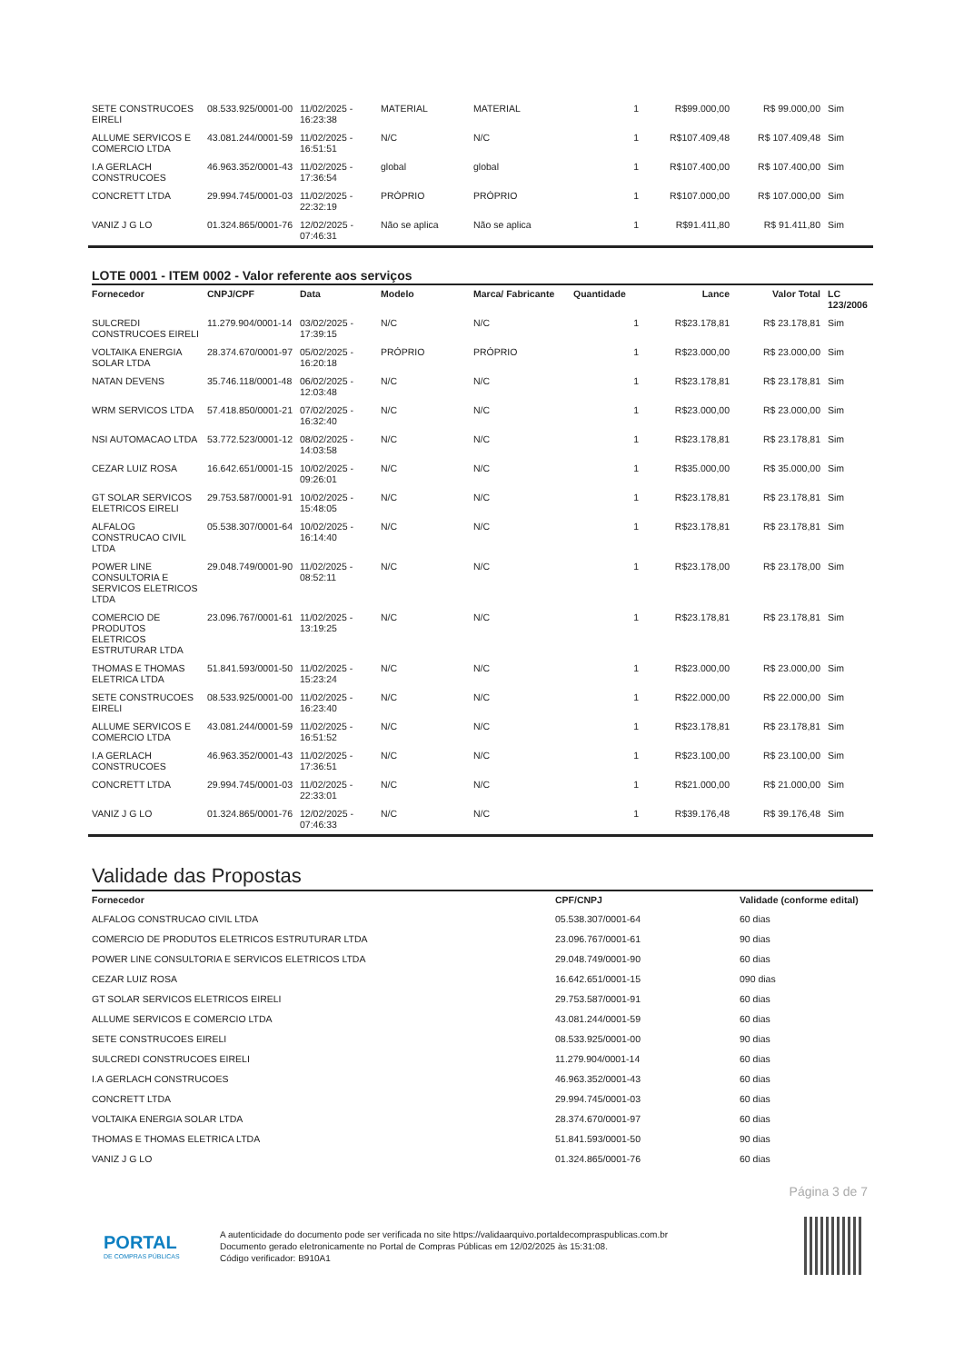| SETE CONSTRUCOES EIRELI | 08.533.925/0001-00 | 11/02/2025 - 16:23:38 | MATERIAL | MATERIAL | 1 | R$99.000,00 | R$ 99.000,00 | Sim |
| ALLUME SERVICOS E COMERCIO LTDA | 43.081.244/0001-59 | 11/02/2025 - 16:51:51 | N/C | N/C | 1 | R$107.409,48 | R$ 107.409,48 | Sim |
| I.A GERLACH CONSTRUCOES | 46.963.352/0001-43 | 11/02/2025 - 17:36:54 | global | global | 1 | R$107.400,00 | R$ 107.400,00 | Sim |
| CONCRETT LTDA | 29.994.745/0001-03 | 11/02/2025 - 22:32:19 | PRÓPRIO | PRÓPRIO | 1 | R$107.000,00 | R$ 107.000,00 | Sim |
| VANIZ J G LO | 01.324.865/0001-76 | 12/02/2025 - 07:46:31 | Não se aplica | Não se aplica | 1 | R$91.411,80 | R$ 91.411,80 | Sim |
LOTE 0001 - ITEM 0002 - Valor referente aos serviços
| Fornecedor | CNPJ/CPF | Data | Modelo | Marca/ Fabricante | Quantidade | Lance | Valor Total | LC 123/2006 |
| --- | --- | --- | --- | --- | --- | --- | --- | --- |
| SULCREDI CONSTRUCOES EIRELI | 11.279.904/0001-14 | 03/02/2025 - 17:39:15 | N/C | N/C | 1 | R$23.178,81 | R$ 23.178,81 | Sim |
| VOLTAIKA ENERGIA SOLAR LTDA | 28.374.670/0001-97 | 05/02/2025 - 16:20:18 | PRÓPRIO | PRÓPRIO | 1 | R$23.000,00 | R$ 23.000,00 | Sim |
| NATAN DEVENS | 35.746.118/0001-48 | 06/02/2025 - 12:03:48 | N/C | N/C | 1 | R$23.178,81 | R$ 23.178,81 | Sim |
| WRM SERVICOS LTDA | 57.418.850/0001-21 | 07/02/2025 - 16:32:40 | N/C | N/C | 1 | R$23.000,00 | R$ 23.000,00 | Sim |
| NSI AUTOMACAO LTDA | 53.772.523/0001-12 | 08/02/2025 - 14:03:58 | N/C | N/C | 1 | R$23.178,81 | R$ 23.178,81 | Sim |
| CEZAR LUIZ ROSA | 16.642.651/0001-15 | 10/02/2025 - 09:26:01 | N/C | N/C | 1 | R$35.000,00 | R$ 35.000,00 | Sim |
| GT SOLAR SERVICOS ELETRICOS EIRELI | 29.753.587/0001-91 | 10/02/2025 - 15:48:05 | N/C | N/C | 1 | R$23.178,81 | R$ 23.178,81 | Sim |
| ALFALOG CONSTRUCAO CIVIL LTDA | 05.538.307/0001-64 | 10/02/2025 - 16:14:40 | N/C | N/C | 1 | R$23.178,81 | R$ 23.178,81 | Sim |
| POWER LINE CONSULTORIA E SERVICOS ELETRICOS LTDA | 29.048.749/0001-90 | 11/02/2025 - 08:52:11 | N/C | N/C | 1 | R$23.178,00 | R$ 23.178,00 | Sim |
| COMERCIO DE PRODUTOS ELETRICOS ESTRUTURAR LTDA | 23.096.767/0001-61 | 11/02/2025 - 13:19:25 | N/C | N/C | 1 | R$23.178,81 | R$ 23.178,81 | Sim |
| THOMAS E THOMAS ELETRICA LTDA | 51.841.593/0001-50 | 11/02/2025 - 15:23:24 | N/C | N/C | 1 | R$23.000,00 | R$ 23.000,00 | Sim |
| SETE CONSTRUCOES EIRELI | 08.533.925/0001-00 | 11/02/2025 - 16:23:40 | N/C | N/C | 1 | R$22.000,00 | R$ 22.000,00 | Sim |
| ALLUME SERVICOS E COMERCIO LTDA | 43.081.244/0001-59 | 11/02/2025 - 16:51:52 | N/C | N/C | 1 | R$23.178,81 | R$ 23.178,81 | Sim |
| I.A GERLACH CONSTRUCOES | 46.963.352/0001-43 | 11/02/2025 - 17:36:51 | N/C | N/C | 1 | R$23.100,00 | R$ 23.100,00 | Sim |
| CONCRETT LTDA | 29.994.745/0001-03 | 11/02/2025 - 22:33:01 | N/C | N/C | 1 | R$21.000,00 | R$ 21.000,00 | Sim |
| VANIZ J G LO | 01.324.865/0001-76 | 12/02/2025 - 07:46:33 | N/C | N/C | 1 | R$39.176,48 | R$ 39.176,48 | Sim |
Validade das Propostas
| Fornecedor | CPF/CNPJ | Validade (conforme edital) |
| --- | --- | --- |
| ALFALOG CONSTRUCAO CIVIL LTDA | 05.538.307/0001-64 | 60 dias |
| COMERCIO DE PRODUTOS ELETRICOS ESTRUTURAR LTDA | 23.096.767/0001-61 | 90 dias |
| POWER LINE CONSULTORIA E SERVICOS ELETRICOS LTDA | 29.048.749/0001-90 | 60 dias |
| CEZAR LUIZ ROSA | 16.642.651/0001-15 | 090 dias |
| GT SOLAR SERVICOS ELETRICOS EIRELI | 29.753.587/0001-91 | 60 dias |
| ALLUME SERVICOS E COMERCIO LTDA | 43.081.244/0001-59 | 60 dias |
| SETE CONSTRUCOES EIRELI | 08.533.925/0001-00 | 90 dias |
| SULCREDI CONSTRUCOES EIRELI | 11.279.904/0001-14 | 60 dias |
| I.A GERLACH CONSTRUCOES | 46.963.352/0001-43 | 60 dias |
| CONCRETT LTDA | 29.994.745/0001-03 | 60 dias |
| VOLTAIKA ENERGIA SOLAR LTDA | 28.374.670/0001-97 | 60 dias |
| THOMAS E THOMAS ELETRICA LTDA | 51.841.593/0001-50 | 90 dias |
| VANIZ J G LO | 01.324.865/0001-76 | 60 dias |
Página 3 de 7
PORTAL
DE COMPRAS PÚBLICAS
A autenticidade do documento pode ser verificada no site https://validaarquivo.portaldecompraspublicas.com.br
Documento gerado eletronicamente no Portal de Compras Públicas em 12/02/2025 às 15:31:08.
Código verificador: B910A1